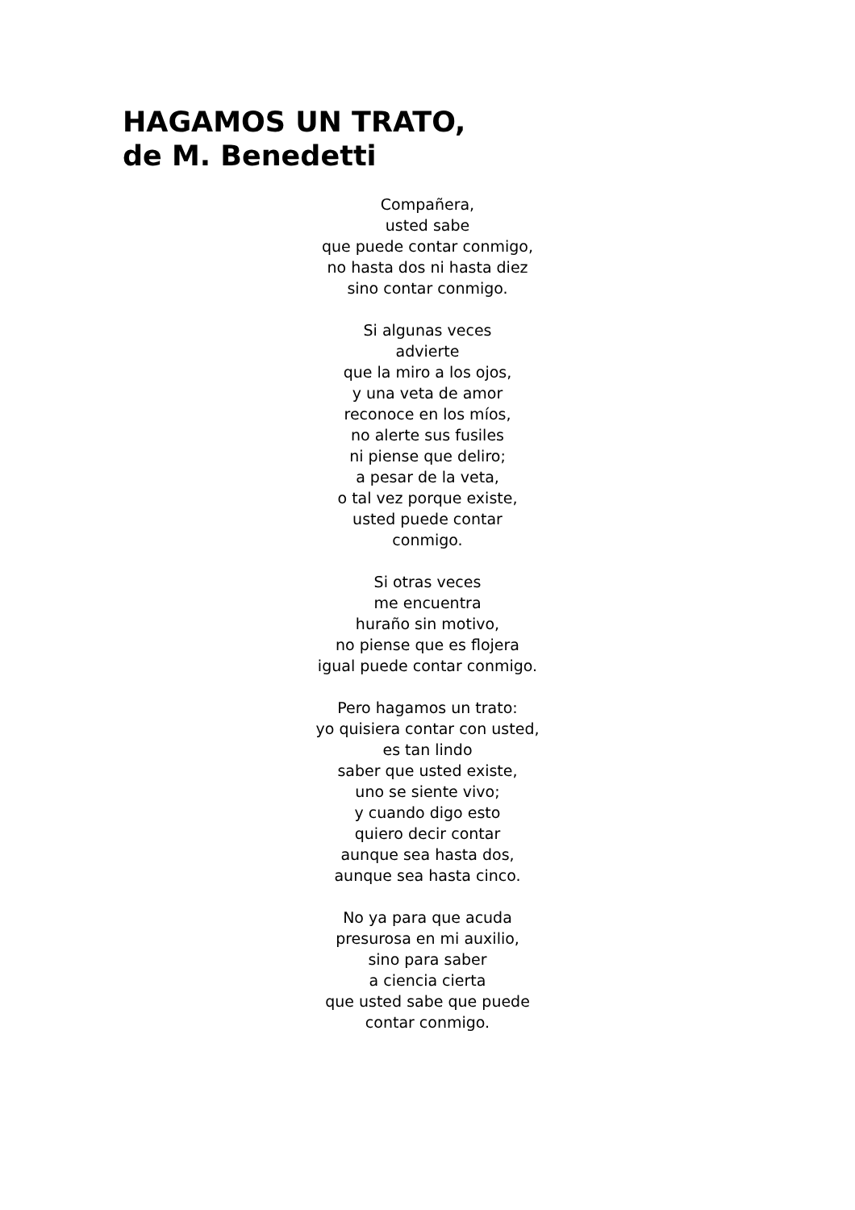HAGAMOS UN TRATO,
de M. Benedetti
Compañera,
usted sabe
que puede contar conmigo,
no hasta dos ni hasta diez
sino contar conmigo.
Si algunas veces
advierte
que la miro a los ojos,
y una veta de amor
reconoce en los míos,
no alerte sus fusiles
ni piense que deliro;
a pesar de la veta,
o tal vez porque existe,
usted puede contar
conmigo.
Si otras veces
me encuentra
huraño sin motivo,
no piense que es flojera
igual puede contar conmigo.
Pero hagamos un trato:
yo quisiera contar con usted,
es tan lindo
saber que usted existe,
uno se siente vivo;
y cuando digo esto
quiero decir contar
aunque sea hasta dos,
aunque sea hasta cinco.
No ya para que acuda
presurosa en mi auxilio,
sino para saber
a ciencia cierta
que usted sabe que puede
contar conmigo.